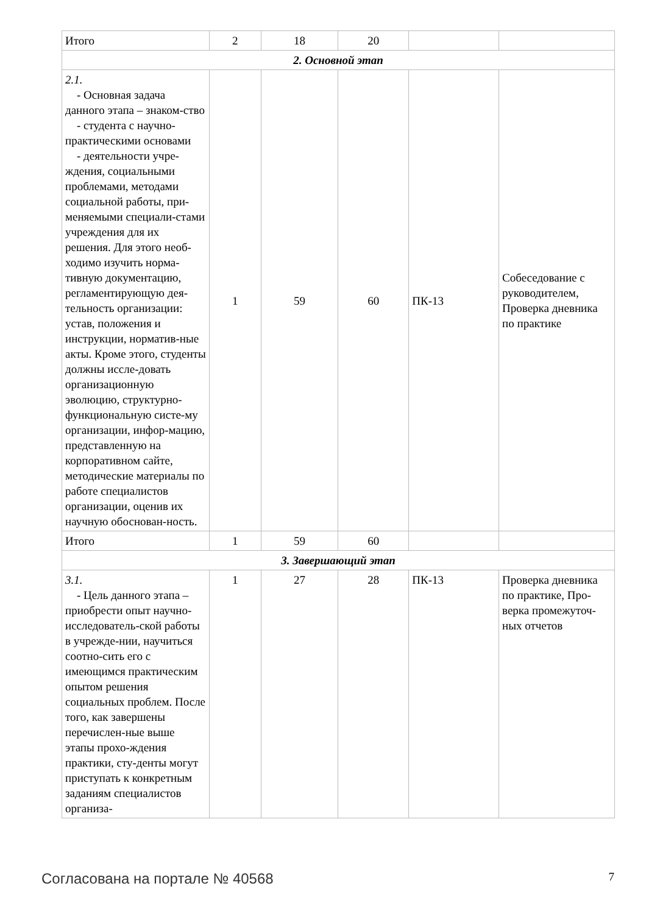| Итого | 2 | 18 | 20 | | |
| 2. Основной этап | | | | | |
| 2.1. - Основная задача данного этапа – знаком-ство - студента с научно-практическими основами - деятельности учре-ждения, социальными проблемами, методами социальной работы, при-меняемыми специали-стами учреждения для их решения. Для этого необ-ходимо изучить норма-тивную документацию, регламентирующую дея-тельность организации: устав, положения и инструкции, норматив-ные акты. Кроме этого, студенты должны иссле-довать организационную эволюцию, структурно-функциональную систе-му организации, инфор-мацию, представленную на корпоративном сайте, методические материалы по работе специалистов организации, оценив их научную обоснован-ность. | 1 | 59 | 60 | ПК-13 | Собеседование с руководителем, Проверка дневника по практике |
| Итого | 1 | 59 | 60 | | |
| 3. Завершающий этап | | | | | |
| 3.1. - Цель данного этапа – приобрести опыт научно-исследователь-ской работы в учрежде-нии, научиться соотно-сить его с имеющимся практическим опытом решения социальных проблем. После того, как завершены перечислен-ные выше этапы прохо-ждения практики, сту-денты могут приступать к конкретным заданиям специалистов организа- | 1 | 27 | 28 | ПК-13 | Проверка дневника по практике, Про-верка промежуточ-ных отчетов |
Согласована на портале № 40568 7